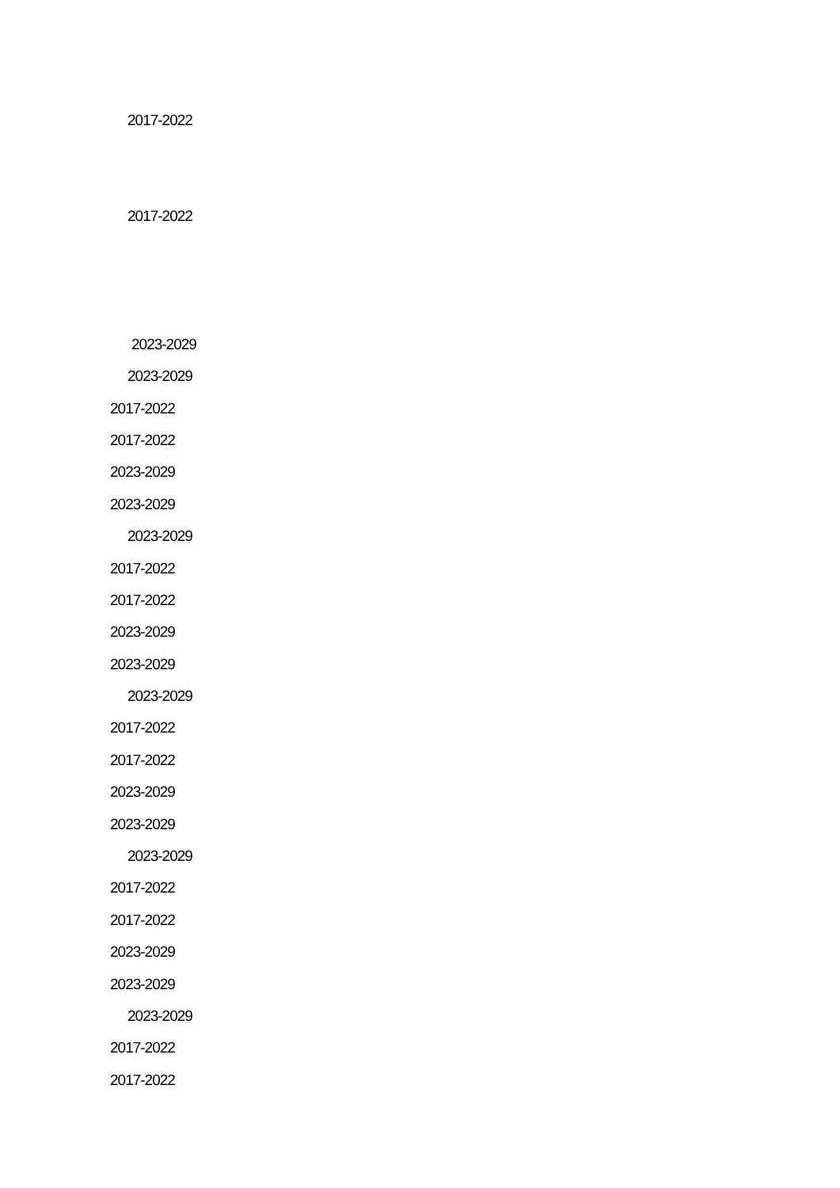2017-2022
2017-2022
2023-2029
2023-2029
2017-2022
2017-2022
2023-2029
2023-2029
2023-2029
2017-2022
2017-2022
2023-2029
2023-2029
2023-2029
2017-2022
2017-2022
2023-2029
2023-2029
2023-2029
2017-2022
2017-2022
2023-2029
2023-2029
2023-2029
2017-2022
2017-2022